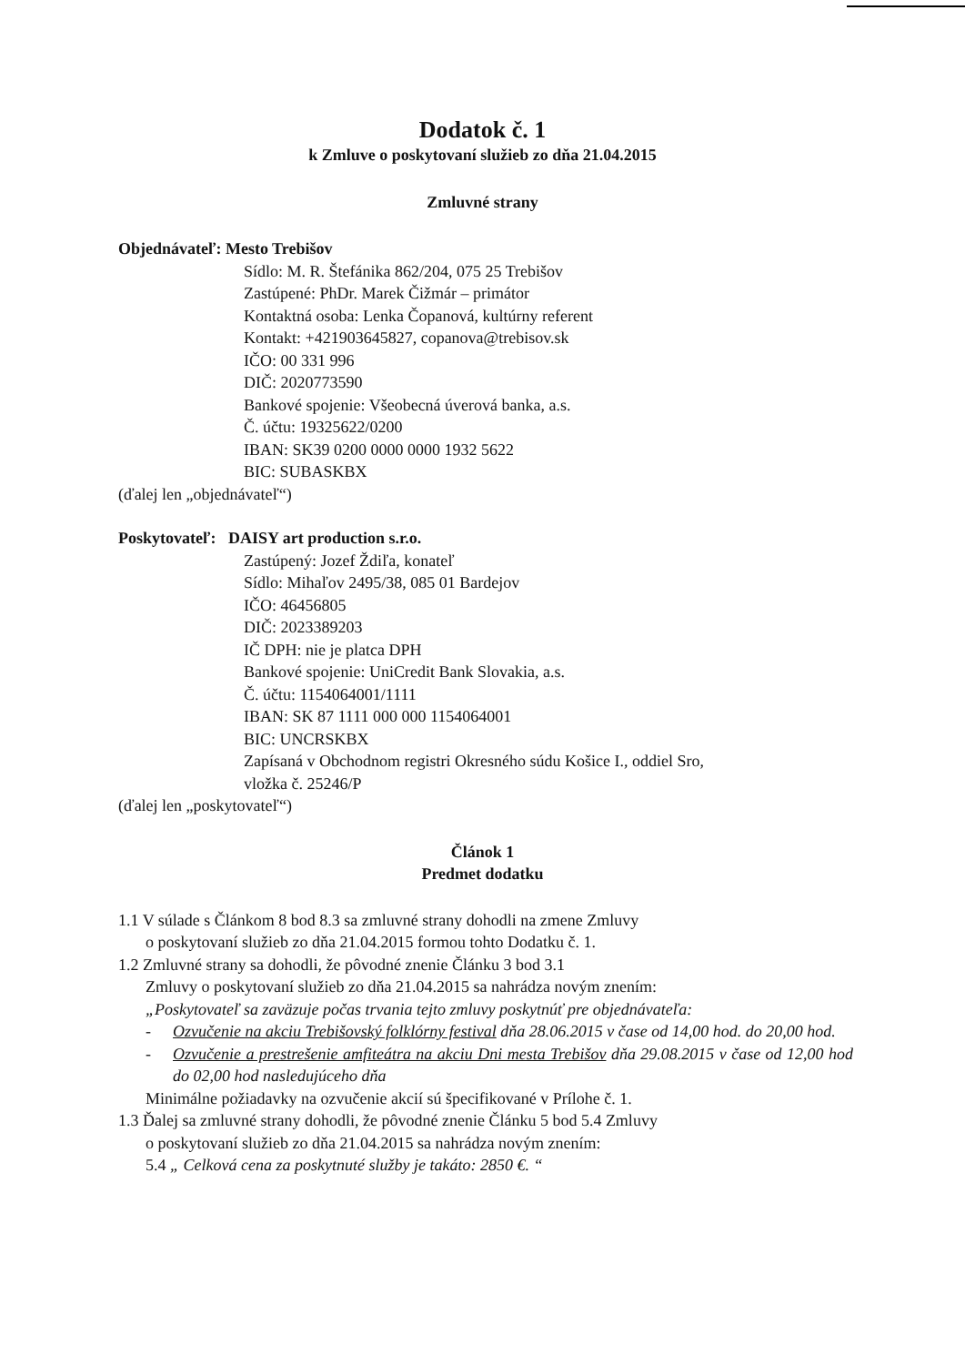Dodatok č. 1
k Zmluve o poskytovaní služieb zo dňa 21.04.2015
Zmluvné strany
Objednávateľ: Mesto Trebišov
Sídlo: M. R. Štefánika 862/204, 075 25 Trebišov
Zastúpené: PhDr. Marek Čižmár – primátor
Kontaktná osoba: Lenka Čopanová, kultúrny referent
Kontakt: +421903645827, copanova@trebisov.sk
IČO: 00 331 996
DIČ: 2020773590
Bankové spojenie: Všeobecná úverová banka, a.s.
Č. účtu: 19325622/0200
IBAN: SK39 0200 0000 0000 1932 5622
BIC: SUBASKBX
(ďalej len „objednávateľ“)
Poskytovateľ: DAISY art production s.r.o.
Zastúpený: Jozef Ždiľa, konateľ
Sídlo: Mihaľov 2495/38, 085 01 Bardejov
IČO: 46456805
DIČ: 2023389203
IČ DPH: nie je platca DPH
Bankové spojenie: UniCredit Bank Slovakia, a.s.
Č. účtu: 1154064001/1111
IBAN: SK 87 1111 000 000 1154064001
BIC: UNCRSKBX
Zapísaná v Obchodnom registri Okresného súdu Košice I., oddiel Sro,
vložka č. 25246/P
(ďalej len „poskytovateľ“)
Článok 1
Predmet dodatku
1.1 V súlade s Článkom 8 bod 8.3 sa zmluvné strany dohodli na zmene Zmluvy
o poskytovaní služieb zo dňa 21.04.2015 formou tohto Dodatku č. 1.
1.2 Zmluvné strany sa dohodli, že pôvodné znenie Článku 3 bod 3.1
Zmluvy o poskytovaní služieb zo dňa 21.04.2015 sa nahrádza novým znením:
„Poskytovateľ sa zaväzuje počas trvania tejto zmluvy poskytnúť pre objednávateľa:
- Ozvučenie na akciu Trebišovský folklórny festival dňa 28.06.2015 v čase od 14,00 hod. do 20,00 hod.
- Ozvučenie a prestrešenie amfiteátra na akciu Dni mesta Trebišov dňa 29.08.2015 v čase od 12,00 hod do 02,00 hod nasledujúceho dňa
Minimálne požiadavky na ozvučenie akcií sú špecifikované v Prílohe č. 1.
1.3 Ďalej sa zmluvné strany dohodli, že pôvodné znenie Článku 5 bod 5.4 Zmluvy
o poskytovaní služieb zo dňa 21.04.2015 sa nahrádza novým znením:
5.4 „ Celková cena za poskytnuté služby je takáto: 2850 €. “